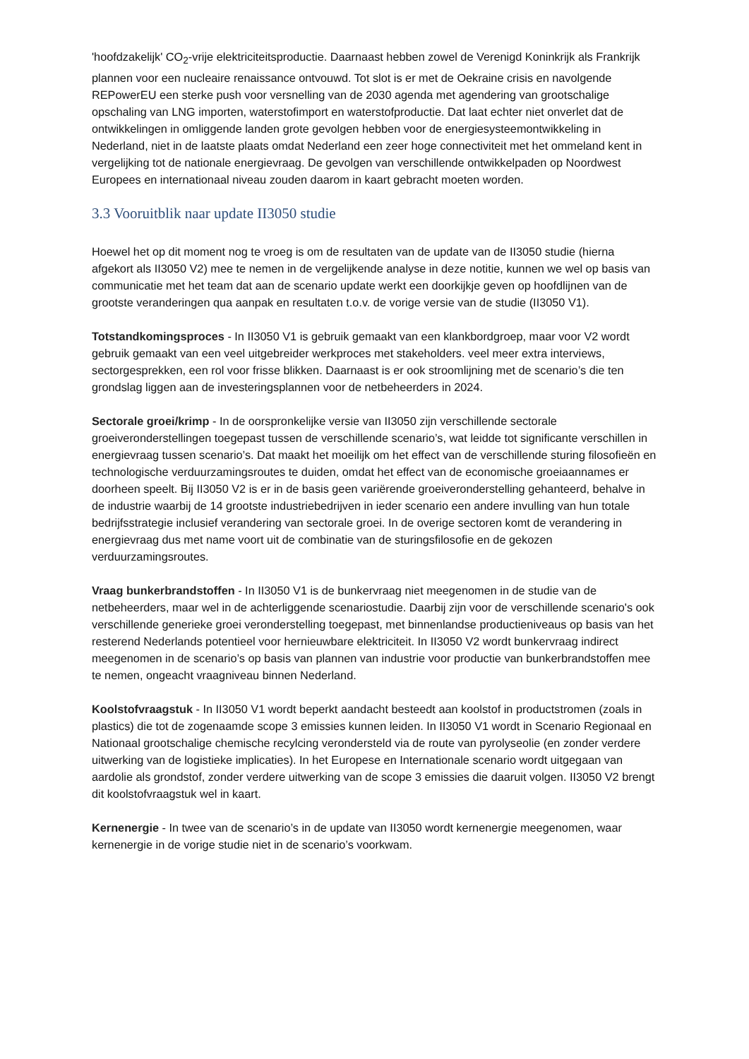'hoofdzakelijk' CO<sub>2</sub>-vrije elektriciteitsproductie. Daarnaast hebben zowel de Verenigd Koninkrijk als Frankrijk plannen voor een nucleaire renaissance ontvouwd. Tot slot is er met de Oekraine crisis en navolgende REPowerEU een sterke push voor versnelling van de 2030 agenda met agendering van grootschalige opschaling van LNG importen, waterstofimport en waterstofproductie. Dat laat echter niet onverlet dat de ontwikkelingen in omliggende landen grote gevolgen hebben voor de energiesysteemontwikkeling in Nederland, niet in de laatste plaats omdat Nederland een zeer hoge connectiviteit met het ommeland kent in vergelijking tot de nationale energievraag. De gevolgen van verschillende ontwikkelpaden op Noordwest Europees en internationaal niveau zouden daarom in kaart gebracht moeten worden.
3.3 Vooruitblik naar update II3050 studie
Hoewel het op dit moment nog te vroeg is om de resultaten van de update van de II3050 studie (hierna afgekort als II3050 V2) mee te nemen in de vergelijkende analyse in deze notitie, kunnen we wel op basis van communicatie met het team dat aan de scenario update werkt een doorkijkje geven op hoofdlijnen van de grootste veranderingen qua aanpak en resultaten t.o.v. de vorige versie van de studie (II3050 V1).
Totstandkomingsproces - In II3050 V1 is gebruik gemaakt van een klankbordgroep, maar voor V2 wordt gebruik gemaakt van een veel uitgebreider werkproces met stakeholders. veel meer extra interviews, sectorgesprekken, een rol voor frisse blikken. Daarnaast is er ook stroomlijning met de scenario’s die ten grondslag liggen aan de investeringsplannen voor de netbeheerders in 2024.
Sectorale groei/krimp - In de oorspronkelijke versie van II3050 zijn verschillende sectorale groeiveronderstellingen toegepast tussen de verschillende scenario’s, wat leidde tot significante verschillen in energievraag tussen scenario’s. Dat maakt het moeilijk om het effect van de verschillende sturing filosofieën en technologische verduurzamingsroutes te duiden, omdat het effect van de economische groeiaannames er doorheen speelt. Bij II3050 V2 is er in de basis geen variërende groeiveronderstelling gehanteerd, behalve in de industrie waarbij de 14 grootste industriebedrijven in ieder scenario een andere invulling van hun totale bedrijfsstrategie inclusief verandering van sectorale groei. In de overige sectoren komt de verandering in energievraag dus met name voort uit de combinatie van de sturingsfilosofie en de gekozen verduurzamingsroutes.
Vraag bunkerbrandstoffen - In II3050 V1 is de bunkervraag niet meegenomen in de studie van de netbeheerders, maar wel in de achterliggende scenariostudie. Daarbij zijn voor de verschillende scenario's ook verschillende generieke groei veronderstelling toegepast, met binnenlandse productieniveaus op basis van het resterend Nederlands potentieel voor hernieuwbare elektriciteit. In II3050 V2 wordt bunkervraag indirect meegenomen in de scenario’s op basis van plannen van industrie voor productie van bunkerbrandstoffen mee te nemen, ongeacht vraagniveau binnen Nederland.
Koolstofvraagstuk - In II3050 V1 wordt beperkt aandacht besteedt aan koolstof in productstromen (zoals in plastics) die tot de zogenaamde scope 3 emissies kunnen leiden. In II3050 V1 wordt in Scenario Regionaal en Nationaal grootschalige chemische recylcing verondersteld via de route van pyrolyseolie (en zonder verdere uitwerking van de logistieke implicaties). In het Europese en Internationale scenario wordt uitgegaan van aardolie als grondstof, zonder verdere uitwerking van de scope 3 emissies die daaruit volgen. II3050 V2 brengt dit koolstofvraagstuk wel in kaart.
Kernenergie - In twee van de scenario’s in de update van II3050 wordt kernenergie meegenomen, waar kernenergie in de vorige studie niet in de scenario’s voorkwam.